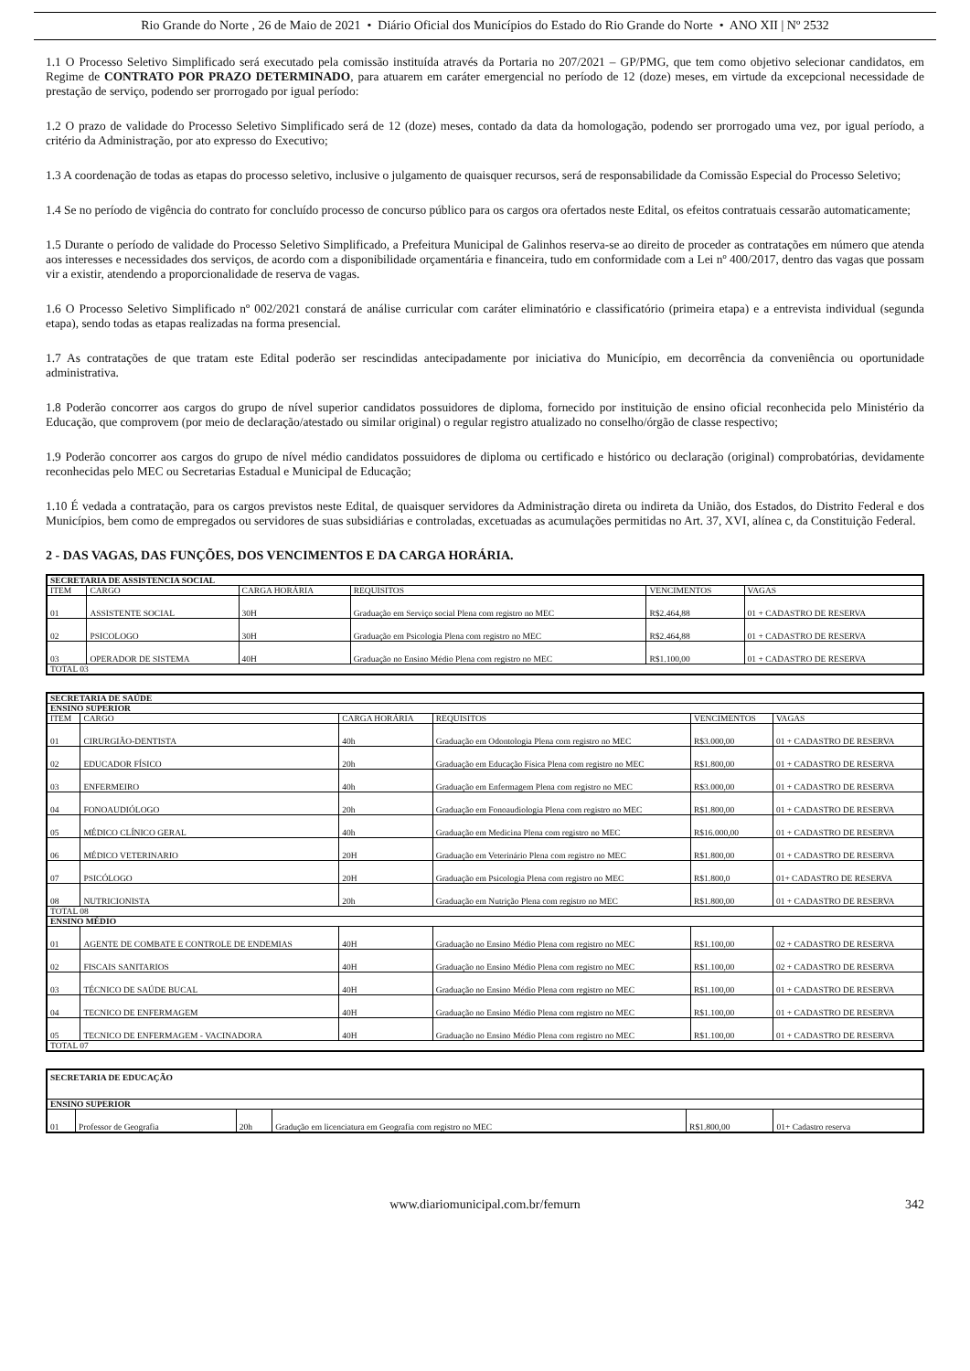Rio Grande do Norte , 26 de Maio de 2021 • Diário Oficial dos Municípios do Estado do Rio Grande do Norte • ANO XII | Nº 2532
1.1 O Processo Seletivo Simplificado será executado pela comissão instituída através da Portaria no 207/2021 – GP/PMG, que tem como objetivo selecionar candidatos, em Regime de CONTRATO POR PRAZO DETERMINADO, para atuarem em caráter emergencial no período de 12 (doze) meses, em virtude da excepcional necessidade de prestação de serviço, podendo ser prorrogado por igual período:
1.2 O prazo de validade do Processo Seletivo Simplificado será de 12 (doze) meses, contado da data da homologação, podendo ser prorrogado uma vez, por igual período, a critério da Administração, por ato expresso do Executivo;
1.3 A coordenação de todas as etapas do processo seletivo, inclusive o julgamento de quaisquer recursos, será de responsabilidade da Comissão Especial do Processo Seletivo;
1.4 Se no período de vigência do contrato for concluído processo de concurso público para os cargos ora ofertados neste Edital, os efeitos contratuais cessarão automaticamente;
1.5 Durante o período de validade do Processo Seletivo Simplificado, a Prefeitura Municipal de Galinhos reserva-se ao direito de proceder as contratações em número que atenda aos interesses e necessidades dos serviços, de acordo com a disponibilidade orçamentária e financeira, tudo em conformidade com a Lei nº 400/2017, dentro das vagas que possam vir a existir, atendendo a proporcionalidade de reserva de vagas.
1.6 O Processo Seletivo Simplificado nº 002/2021 constará de análise curricular com caráter eliminatório e classificatório (primeira etapa) e a entrevista individual (segunda etapa), sendo todas as etapas realizadas na forma presencial.
1.7 As contratações de que tratam este Edital poderão ser rescindidas antecipadamente por iniciativa do Município, em decorrência da conveniência ou oportunidade administrativa.
1.8 Poderão concorrer aos cargos do grupo de nível superior candidatos possuidores de diploma, fornecido por instituição de ensino oficial reconhecida pelo Ministério da Educação, que comprovem (por meio de declaração/atestado ou similar original) o regular registro atualizado no conselho/órgão de classe respectivo;
1.9 Poderão concorrer aos cargos do grupo de nível médio candidatos possuidores de diploma ou certificado e histórico ou declaração (original) comprobatórias, devidamente reconhecidas pelo MEC ou Secretarias Estadual e Municipal de Educação;
1.10 É vedada a contratação, para os cargos previstos neste Edital, de quaisquer servidores da Administração direta ou indireta da União, dos Estados, do Distrito Federal e dos Municípios, bem como de empregados ou servidores de suas subsidiárias e controladas, excetuadas as acumulações permitidas no Art. 37, XVI, alínea c, da Constituição Federal.
2 - DAS VAGAS, DAS FUNÇÕES, DOS VENCIMENTOS E DA CARGA HORÁRIA.
| SECRETARIA DE ASSISTENCIA SOCIAL | | | | | |
| --- | --- | --- | --- | --- | --- |
| ITEM | CARGO | CARGA HORÁRIA | REQUISITOS | VENCIMENTOS | VAGAS |
| 01 | ASSISTENTE SOCIAL | 30H | Graduação em Serviço social Plena com registro no MEC | R$2.464,88 | 01 + CADASTRO DE RESERVA |
| 02 | PSICOLOGO | 30H | Graduação em Psicologia Plena com registro no MEC | R$2.464,88 | 01 + CADASTRO DE RESERVA |
| 03 | OPERADOR DE SISTEMA | 40H | Graduação no Ensino Médio Plena com registro no MEC | R$1.100,00 | 01 + CADASTRO DE RESERVA |
| TOTAL 03 | | | | | |
| SECRETARIA DE SAÚDE | | | | | |
| --- | --- | --- | --- | --- | --- |
| ENSINO SUPERIOR | | | | | |
| ITEM | CARGO | CARGA HORÁRIA | REQUISITOS | VENCIMENTOS | VAGAS |
| 01 | CIRURGIÃO-DENTISTA | 40h | Graduação em Odontologia Plena com registro no MEC | R$3.000,00 | 01 + CADASTRO DE RESERVA |
| 02 | EDUCADOR FÍSICO | 20h | Graduação em Educação Física Plena com registro no MEC | R$1.800,00 | 01 + CADASTRO DE RESERVA |
| 03 | ENFERMEIRO | 40h | Graduação em Enfermagem Plena com registro no MEC | R$3.000,00 | 01 + CADASTRO DE RESERVA |
| 04 | FONOAUDIÓLOGO | 20h | Graduação em Fonoaudiologia Plena com registro no MEC | R$1.800,00 | 01 + CADASTRO DE RESERVA |
| 05 | MÉDICO CLÍNICO GERAL | 40h | Graduação em Medicina Plena com registro no MEC | R$16.000,00 | 01 + CADASTRO DE RESERVA |
| 06 | MÉDICO VETERINARIO | 20H | Graduação em Veterinário Plena com registro no MEC | R$1.800,00 | 01 + CADASTRO DE RESERVA |
| 07 | PSICÓLOGO | 20H | Graduação em Psicologia Plena com registro no MEC | R$1.800,0 | 01+ CADASTRO DE RESERVA |
| 08 | NUTRICIONISTA | 20h | Graduação em Nutrição Plena com registro no MEC | R$1.800,00 | 01 + CADASTRO DE RESERVA |
| TOTAL 08 | | | | | |
| ENSINO MÉDIO | | | | | |
| 01 | AGENTE DE COMBATE E CONTROLE DE ENDEMIAS | 40H | Graduação no Ensino Médio Plena com registro no MEC | R$1.100,00 | 02 + CADASTRO DE RESERVA |
| 02 | FISCAIS SANITARIOS | 40H | Graduação no Ensino Médio Plena com registro no MEC | R$1.100,00 | 02 + CADASTRO DE RESERVA |
| 03 | TÉCNICO DE SAÚDE BUCAL | 40H | Graduação no Ensino Médio Plena com registro no MEC | R$1.100,00 | 01 + CADASTRO DE RESERVA |
| 04 | TECNICO DE ENFERMAGEM | 40H | Graduação no Ensino Médio Plena com registro no MEC | R$1.100,00 | 01 + CADASTRO DE RESERVA |
| 05 | TECNICO DE ENFERMAGEM - VACINADORA | 40H | Graduação no Ensino Médio Plena com registro no MEC | R$1.100,00 | 01 + CADASTRO DE RESERVA |
| TOTAL 07 | | | | | |
| SECRETARIA DE EDUCAÇÃO | | | | | |
| --- | --- | --- | --- | --- | --- |
| ENSINO SUPERIOR | | | | | |
| 01 | Professor de Geografia | 20h | Gradução em licenciatura em Geografia com registro no MEC | R$1.800,00 | 01+ Cadastro reserva |
www.diariomunicipal.com.br/femurn 342